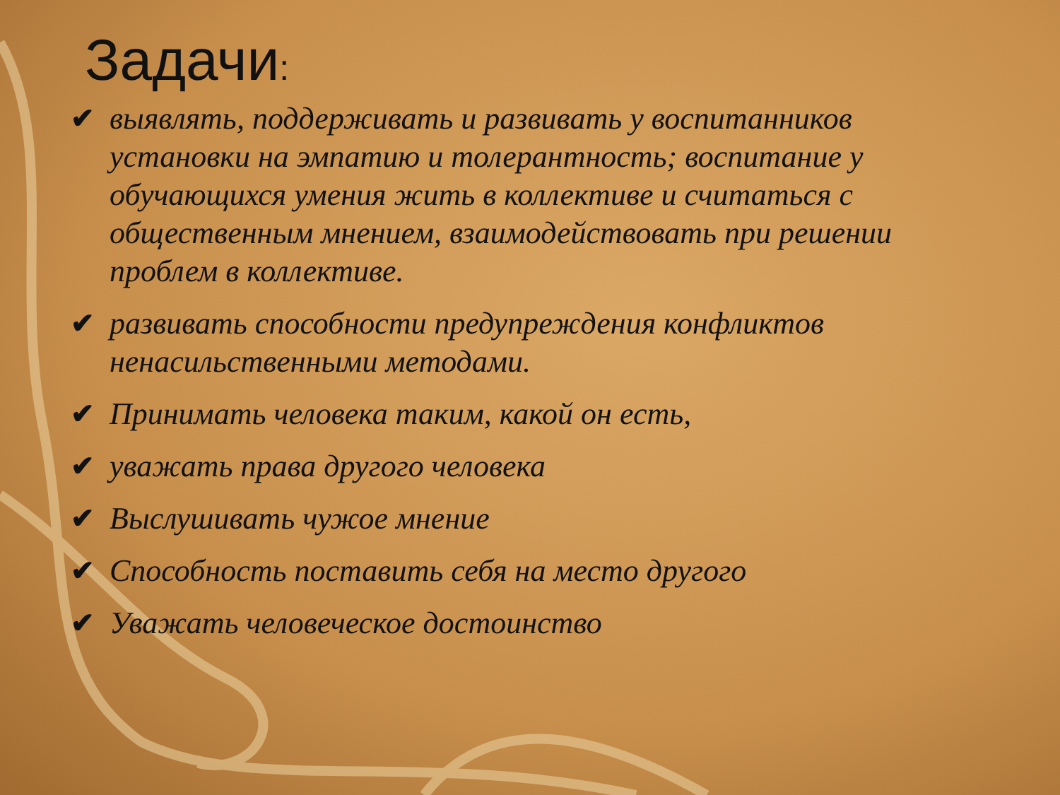Задачи:
✔ выявлять, поддерживать и развивать у воспитанников установки на эмпатию и толерантность; воспитание у обучающихся умения жить в коллективе и считаться с общественным мнением, взаимодействовать при решении проблем в коллективе.
✔ развивать способности предупреждения конфликтов ненасильственными методами.
✔ Принимать человека таким, какой он есть,
✔ уважать права другого человека
✔ Выслушивать чужое мнение
✔ Способность поставить себя на место другого
✔ Уважать человеческое достоинство